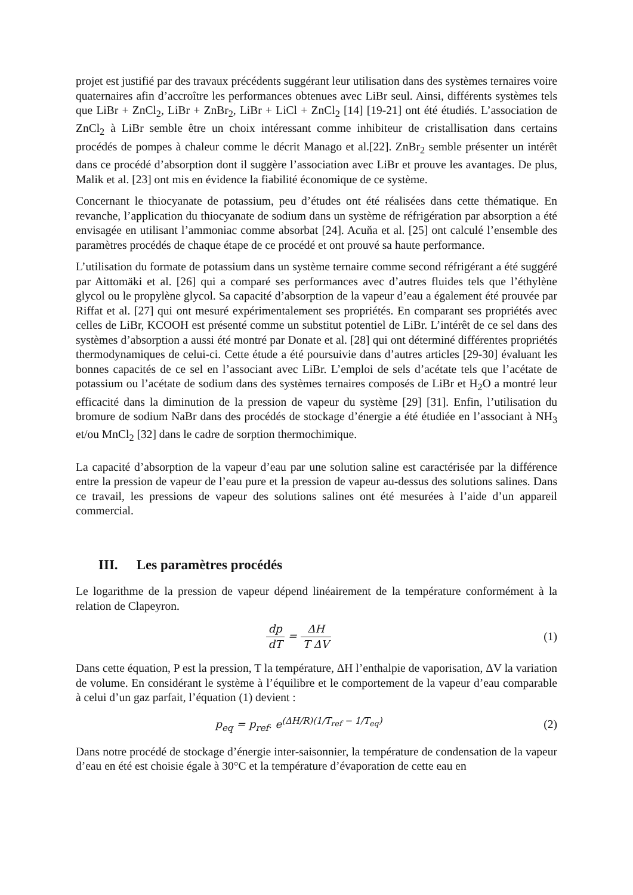projet est justifié par des travaux précédents suggérant leur utilisation dans des systèmes ternaires voire quaternaires afin d’accroître les performances obtenues avec LiBr seul. Ainsi, différents systèmes tels que LiBr + ZnCl<sub>2</sub>, LiBr + ZnBr<sub>2</sub>, LiBr + LiCl + ZnCl<sub>2</sub> [14] [19-21] ont été étudiés. L’association de ZnCl<sub>2</sub> à LiBr semble être un choix intéressant comme inhibiteur de cristallisation dans certains procédés de pompes à chaleur comme le décrit Manago et al.[22]. ZnBr<sub>2</sub> semble présenter un intérêt dans ce procédé d’absorption dont il suggère l’association avec LiBr et prouve les avantages. De plus, Malik et al. [23] ont mis en évidence la fiabilité économique de ce système.
Concernant le thiocyanate de potassium, peu d’études ont été réalisées dans cette thématique. En revanche, l’application du thiocyanate de sodium dans un système de réfrigération par absorption a été envisagée en utilisant l’ammoniac comme absorbat [24]. Acuňa et al. [25] ont calculé l’ensemble des paramètres procédés de chaque étape de ce procédé et ont prouvé sa haute performance.
L’utilisation du formate de potassium dans un système ternaire comme second réfrigérant a été suggéré par Aittomäki et al. [26] qui a comparé ses performances avec d’autres fluides tels que l’éthylène glycol ou le propylène glycol. Sa capacité d’absorption de la vapeur d’eau a également été prouvée par Riffat et al. [27] qui ont mesuré expérimentalement ses propriétés. En comparant ses propriétés avec celles de LiBr, KCOOH est présenté comme un substitut potentiel de LiBr. L’intérêt de ce sel dans des systèmes d’absorption a aussi été montré par Donate et al. [28] qui ont déterminé différentes propriétés thermodynamiques de celui-ci. Cette étude a été poursuivie dans d’autres articles [29-30] évaluant les bonnes capacités de ce sel en l’associant avec LiBr. L’emploi de sels d’acétate tels que l’acétate de potassium ou l’acétate de sodium dans des systèmes ternaires composés de LiBr et H<sub>2</sub>O a montré leur efficacité dans la diminution de la pression de vapeur du système [29] [31]. Enfin, l’utilisation du bromure de sodium NaBr dans des procédés de stockage d’énergie a été étudiée en l’associant à NH<sub>3</sub> et/ou MnCl<sub>2</sub> [32] dans le cadre de sorption thermochimique.
La capacité d’absorption de la vapeur d’eau par une solution saline est caractérisée par la différence entre la pression de vapeur de l’eau pure et la pression de vapeur au-dessus des solutions salines. Dans ce travail, les pressions de vapeur des solutions salines ont été mesurées à l’aide d’un appareil commercial.
III. Les paramètres procédés
Le logarithme de la pression de vapeur dépend linéairement de la température conformément à la relation de Clapeyron.
dp dT = ΔH T ΔV (1)
Dans cette équation, P est la pression, T la température, ΔH l’enthalpie de vaporisation, ΔV la variation de volume. En considérant le système à l’équilibre et le comportement de la vapeur d’eau comparable à celui d’un gaz parfait, l’équation (1) devient :
p<sub>eq</sub> = p<sub>ref</sub>. e<sup>(ΔH/R)(1/T<sub>ref</sub> − 1/T<sub>eq</sub>)</sup>
(2)
Dans notre procédé de stockage d’énergie inter-saisonnier, la température de condensation de la vapeur d’eau en été est choisie égale à 30°C et la température d’évaporation de cette eau en